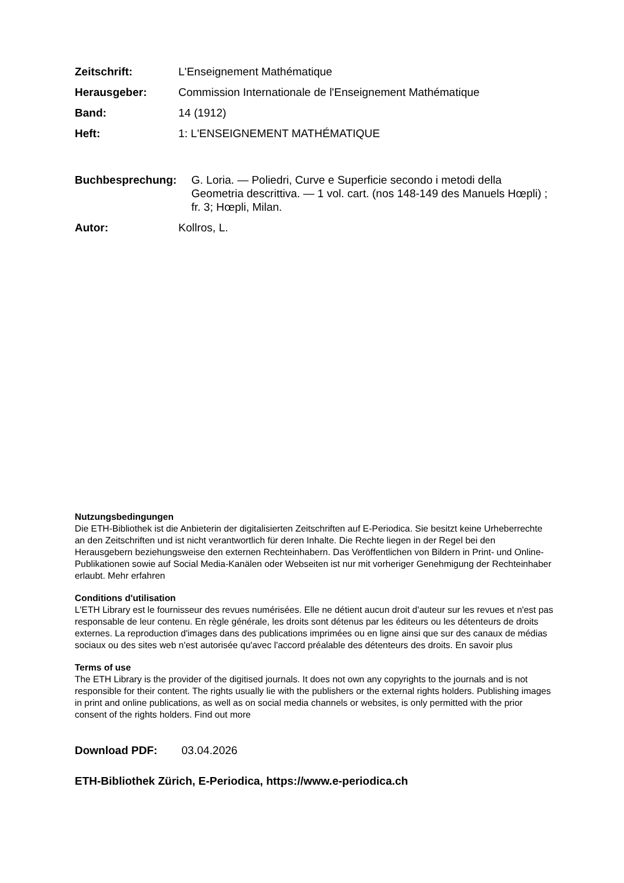Zeitschrift: L'Enseignement Mathématique
Herausgeber: Commission Internationale de l'Enseignement Mathématique
Band: 14 (1912)
Heft: 1: L'ENSEIGNEMENT MATHÉMATIQUE
Buchbesprechung: G. Loria. — Poliedri, Curve e Superficie secondo i metodi della Geometria descrittiva. — 1 vol. cart. (nos 148-149 des Manuels Hœpli) ; fr. 3; Hœpli, Milan.
Autor: Kollros, L.
Nutzungsbedingungen
Die ETH-Bibliothek ist die Anbieterin der digitalisierten Zeitschriften auf E-Periodica. Sie besitzt keine Urheberrechte an den Zeitschriften und ist nicht verantwortlich für deren Inhalte. Die Rechte liegen in der Regel bei den Herausgebern beziehungsweise den externen Rechteinhabern. Das Veröffentlichen von Bildern in Print- und Online-Publikationen sowie auf Social Media-Kanälen oder Webseiten ist nur mit vorheriger Genehmigung der Rechteinhaber erlaubt. Mehr erfahren
Conditions d'utilisation
L'ETH Library est le fournisseur des revues numérisées. Elle ne détient aucun droit d'auteur sur les revues et n'est pas responsable de leur contenu. En règle générale, les droits sont détenus par les éditeurs ou les détenteurs de droits externes. La reproduction d'images dans des publications imprimées ou en ligne ainsi que sur des canaux de médias sociaux ou des sites web n'est autorisée qu'avec l'accord préalable des détenteurs des droits. En savoir plus
Terms of use
The ETH Library is the provider of the digitised journals. It does not own any copyrights to the journals and is not responsible for their content. The rights usually lie with the publishers or the external rights holders. Publishing images in print and online publications, as well as on social media channels or websites, is only permitted with the prior consent of the rights holders. Find out more
Download PDF: 03.04.2026
ETH-Bibliothek Zürich, E-Periodica, https://www.e-periodica.ch